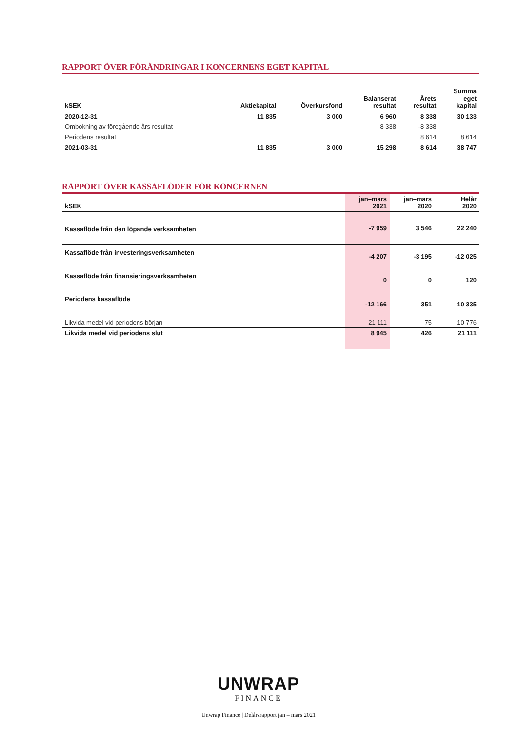RAPPORT ÖVER FÖRÄNDRINGAR I KONCERNENS EGET KAPITAL
| kSEK | Aktiekapital | Överkursfond | Balanserat resultat | Årets resultat | Summa eget kapital |
| --- | --- | --- | --- | --- | --- |
| 2020-12-31 | 11 835 | 3 000 | 6 960 | 8 338 | 30 133 |
| Ombokning av föregående års resultat | | | 8 338 | -8 338 | |
| Periodens resultat | | | | 8 614 | 8 614 |
| 2021-03-31 | 11 835 | 3 000 | 15 298 | 8 614 | 38 747 |
RAPPORT ÖVER KASSAFLÖDER FÖR KONCERNEN
| kSEK | jan–mars 2021 | jan–mars 2020 | Helår 2020 |
| --- | --- | --- | --- |
| Kassaflöde från den löpande verksamheten | -7 959 | 3 546 | 22 240 |
| Kassaflöde från investeringsverksamheten | -4 207 | -3 195 | -12 025 |
| Kassaflöde från finansieringsverksamheten | 0 | 0 | 120 |
| Periodens kassaflöde | -12 166 | 351 | 10 335 |
| Likvida medel vid periodens början | 21 111 | 75 | 10 776 |
| Likvida medel vid periodens slut | 8 945 | 426 | 21 111 |
UNWRAP
FINANCE
Unwrap Finance | Delårsrapport jan – mars 2021